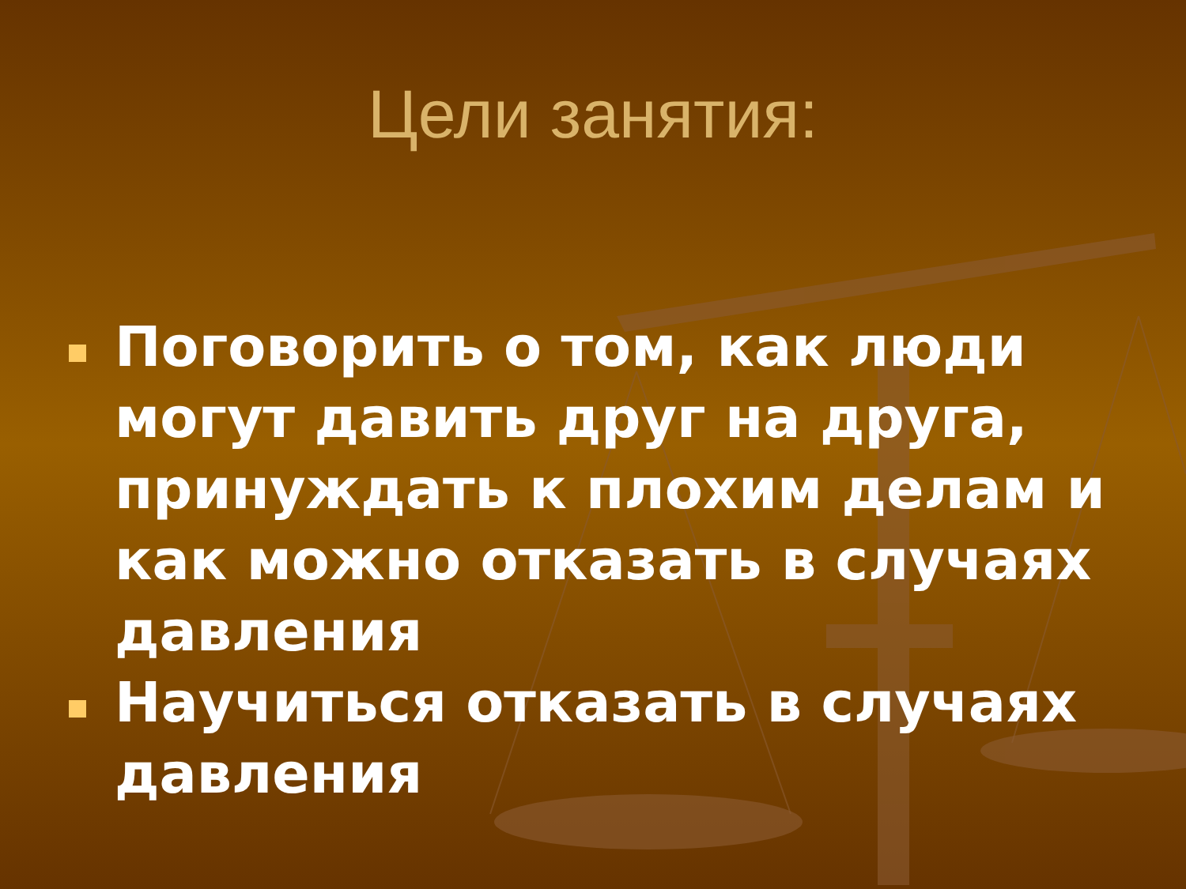Цели занятия:
Поговорить о том, как люди могут давить друг на друга, принуждать к плохим делам и как можно отказать в случаях давления
Научиться отказать в случаях давления